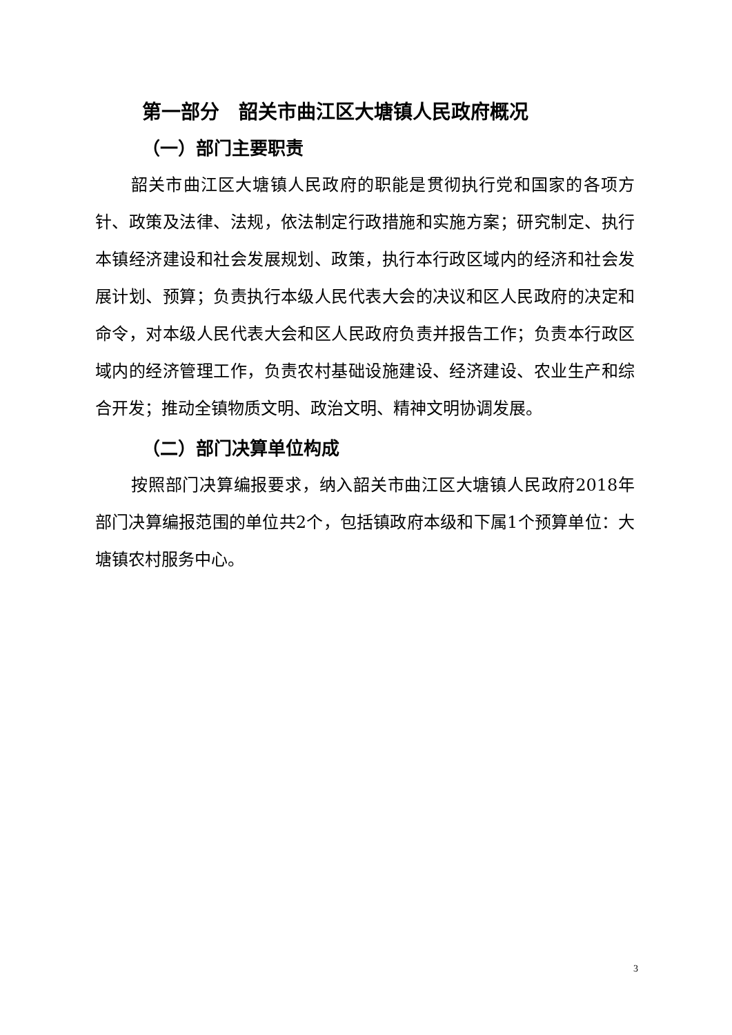第一部分　韶关市曲江区大塘镇人民政府概况
（一）部门主要职责
韶关市曲江区大塘镇人民政府的职能是贯彻执行党和国家的各项方针、政策及法律、法规，依法制定行政措施和实施方案；研究制定、执行本镇经济建设和社会发展规划、政策，执行本行政区域内的经济和社会发展计划、预算；负责执行本级人民代表大会的决议和区人民政府的决定和命令，对本级人民代表大会和区人民政府负责并报告工作；负责本行政区域内的经济管理工作，负责农村基础设施建设、经济建设、农业生产和综合开发；推动全镇物质文明、政治文明、精神文明协调发展。
（二）部门决算单位构成
按照部门决算编报要求，纳入韶关市曲江区大塘镇人民政府2018年部门决算编报范围的单位共2个，包括镇政府本级和下属1个预算单位：大塘镇农村服务中心。
3